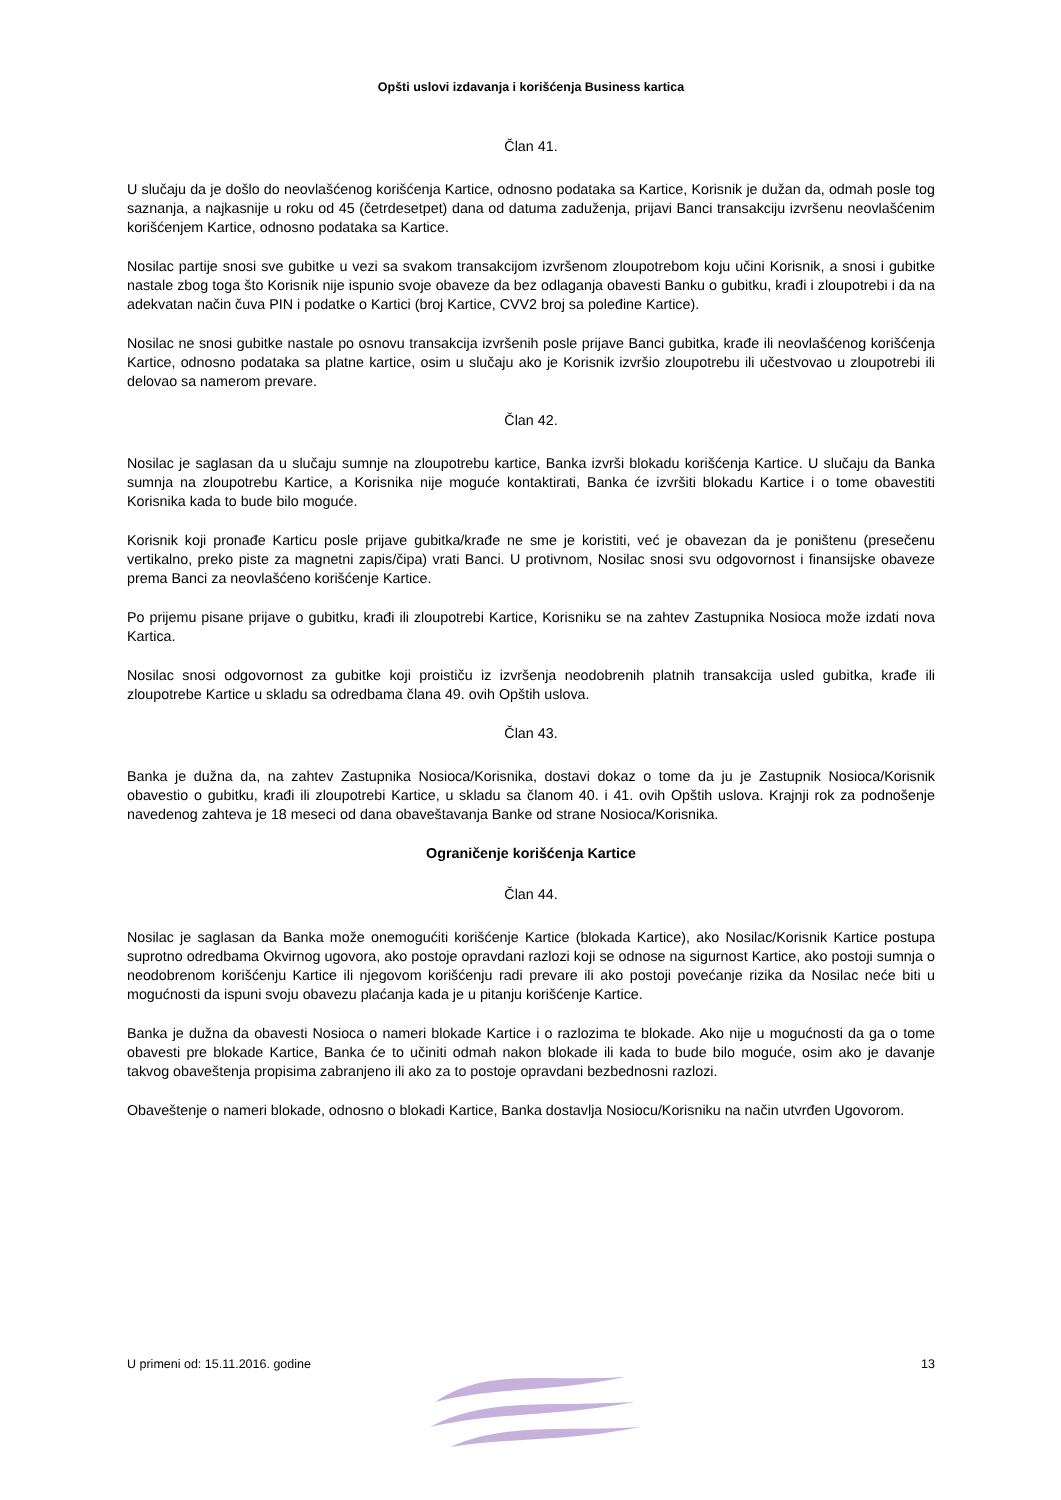Opšti uslovi izdavanja i korišćenja Business kartica
Član 41.
U slučaju da je došlo do neovlašćenog korišćenja Kartice, odnosno podataka sa Kartice, Korisnik je dužan da, odmah posle tog saznanja, a najkasnije u roku od 45 (četrdesetpet) dana od datuma zaduženja, prijavi Banci transakciju izvršenu neovlašćenim korišćenjem Kartice, odnosno podataka sa Kartice.
Nosilac partije snosi sve gubitke u vezi sa svakom transakcijom izvršenom zloupotrebom koju učini Korisnik, a snosi i gubitke nastale zbog toga što Korisnik nije ispunio svoje obaveze da bez odlaganja obavesti Banku o gubitku, krađi i zloupotrebi i da na adekvatan način čuva PIN i podatke o Kartici (broj Kartice, CVV2 broj sa poleđine Kartice).
Nosilac ne snosi gubitke nastale po osnovu transakcija izvršenih posle prijave Banci gubitka, krađe ili neovlašćenog korišćenja Kartice, odnosno podataka sa platne kartice, osim u slučaju ako je Korisnik izvršio zloupotrebu ili učestvovao u zloupotrebi ili delovao sa namerom prevare.
Član 42.
Nosilac je saglasan da u slučaju sumnje na zloupotrebu kartice, Banka izvrši blokadu korišćenja Kartice. U slučaju da Banka sumnja na zloupotrebu Kartice, a Korisnika nije moguće kontaktirati, Banka će izvršiti blokadu Kartice i o tome obavestiti Korisnika kada to bude bilo moguće.
Korisnik koji pronađe Karticu posle prijave gubitka/krađe ne sme je koristiti, već je obavezan da je poništenu (presečenu vertikalno, preko piste za magnetni zapis/čipa) vrati Banci. U protivnom, Nosilac snosi svu odgovornost i finansijske obaveze prema Banci za neovlašćeno korišćenje Kartice.
Po prijemu pisane prijave o gubitku, krađi ili zloupotrebi Kartice, Korisniku se na zahtev Zastupnika Nosioca može izdati nova Kartica.
Nosilac snosi odgovornost za gubitke koji proističu iz izvršenja neodobrenih platnih transakcija usled gubitka, krađe ili zloupotrebe Kartice u skladu sa odredbama člana 49. ovih Opštih uslova.
Član 43.
Banka je dužna da, na zahtev Zastupnika Nosioca/Korisnika, dostavi dokaz o tome da ju je Zastupnik Nosioca/Korisnik obavestio o gubitku, krađi ili zloupotrebi Kartice, u skladu sa članom 40. i 41. ovih Opštih uslova. Krajnji rok za podnošenje navedenog zahteva je 18 meseci od dana obaveštavanja Banke od strane Nosioca/Korisnika.
Ograničenje korišćenja Kartice
Član 44.
Nosilac je saglasan da Banka može onemogućiti korišćenje Kartice (blokada Kartice), ako Nosilac/Korisnik Kartice postupa suprotno odredbama Okvirnog ugovora, ako postoje opravdani razlozi koji se odnose na sigurnost Kartice, ako postoji sumnja o neodobrenom korišćenju Kartice ili njegovom korišćenju radi prevare ili ako postoji povećanje rizika da Nosilac neće biti u mogućnosti da ispuni svoju obavezu plaćanja kada je u pitanju korišćenje Kartice.
Banka je dužna da obavesti Nosioca o nameri blokade Kartice i o razlozima te blokade. Ako nije u mogućnosti da ga o tome obavesti pre blokade Kartice, Banka će to učiniti odmah nakon blokade ili kada to bude bilo moguće, osim ako je davanje takvog obaveštenja propisima zabranjeno ili ako za to postoje opravdani bezbednosni razlozi.
Obaveštenje o nameri blokade, odnosno o blokadi Kartice, Banka dostavlja Nosiocu/Korisniku na način utvrđen Ugovorom.
U primeni od: 15.11.2016. godine 13